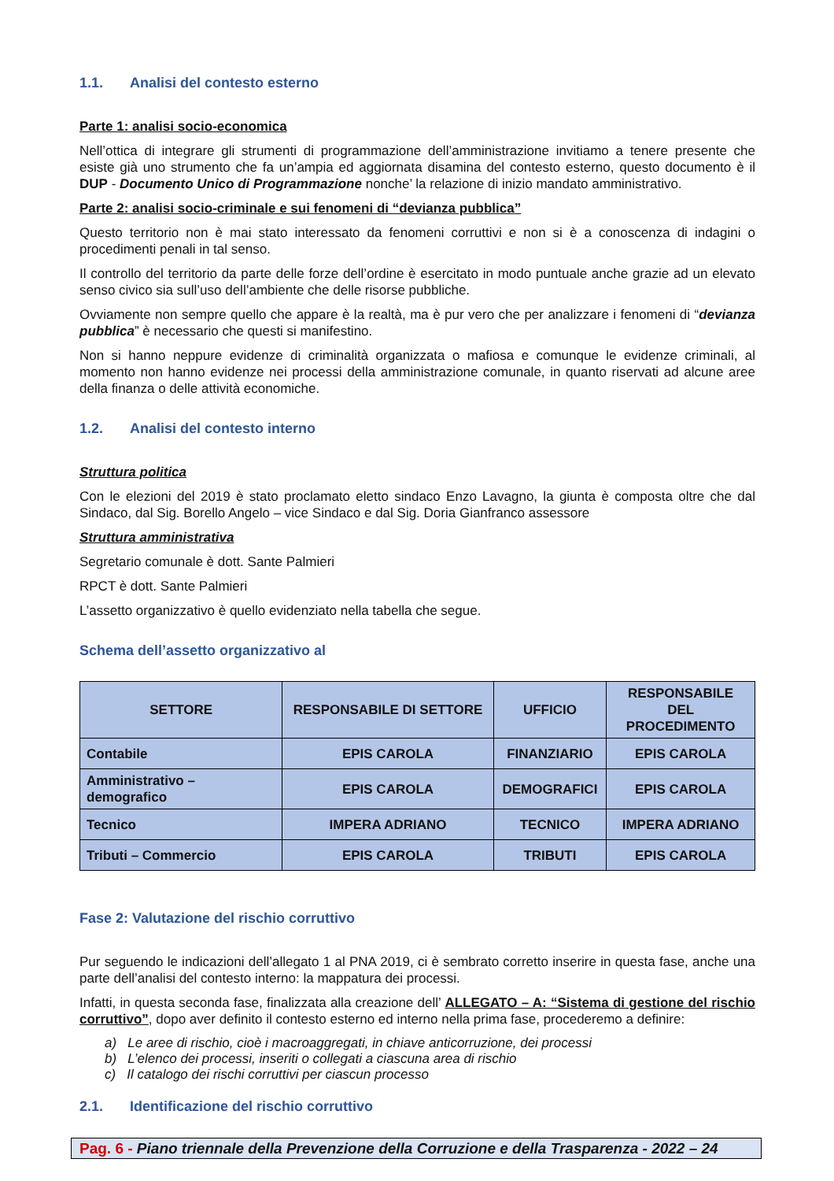1.1. Analisi del contesto esterno
Parte 1: analisi socio-economica
Nell’ottica di integrare gli strumenti di programmazione dell’amministrazione invitiamo a tenere presente che esiste già uno strumento che fa un’ampia ed aggiornata disamina del contesto esterno, questo documento è il DUP - Documento Unico di Programmazione nonche’ la relazione di inizio mandato amministrativo.
Parte 2: analisi socio-criminale e sui fenomeni di “devianza pubblica”
Questo territorio non è mai stato interessato da fenomeni corruttivi e non si è a conoscenza di indagini o procedimenti penali in tal senso.
Il controllo del territorio da parte delle forze dell’ordine è esercitato in modo puntuale anche grazie ad un elevato senso civico sia sull’uso dell’ambiente che delle risorse pubbliche.
Ovviamente non sempre quello che appare è la realtà, ma è pur vero che per analizzare i fenomeni di “devianza pubblica” è necessario che questi si manifestino.
Non si hanno neppure evidenze di criminalità organizzata o mafiosa e comunque le evidenze criminali, al momento non hanno evidenze nei processi della amministrazione comunale, in quanto riservati ad alcune aree della finanza o delle attività economiche.
1.2. Analisi del contesto interno
Struttura politica
Con le elezioni del 2019 è stato proclamato eletto sindaco Enzo Lavagno, la giunta è composta oltre che dal Sindaco, dal Sig. Borello Angelo – vice Sindaco e dal Sig. Doria Gianfranco assessore
Struttura amministrativa
Segretario comunale è dott. Sante Palmieri
RPCT è dott. Sante Palmieri
L’assetto organizzativo è quello evidenziato nella tabella che segue.
Schema dell’assetto organizzativo al
| SETTORE | RESPONSABILE DI SETTORE | UFFICIO | RESPONSABILE DEL PROCEDIMENTO |
| --- | --- | --- | --- |
| Contabile | EPIS CAROLA | FINANZIARIO | EPIS CAROLA |
| Amministrativo – demografico | EPIS CAROLA | DEMOGRAFICI | EPIS CAROLA |
| Tecnico | IMPERA ADRIANO | TECNICO | IMPERA ADRIANO |
| Tributi – Commercio | EPIS CAROLA | TRIBUTI | EPIS CAROLA |
Fase 2: Valutazione del rischio corruttivo
Pur seguendo le indicazioni dell’allegato 1 al PNA 2019, ci è sembrato corretto inserire in questa fase, anche una parte dell’analisi del contesto interno: la mappatura dei processi.
Infatti, in questa seconda fase, finalizzata alla creazione dell’ ALLEGATO – A: “Sistema di gestione del rischio corruttivo”, dopo aver definito il contesto esterno ed interno nella prima fase, procederemo a definire:
a) Le aree di rischio, cioè i macroaggregati, in chiave anticorruzione, dei processi
b) L’elenco dei processi, inseriti o collegati a ciascuna area di rischio
c) Il catalogo dei rischi corruttivi per ciascun processo
2.1. Identificazione del rischio corruttivo
Pag. 6 - Piano triennale della Prevenzione della Corruzione e della Trasparenza - 2022 – 24